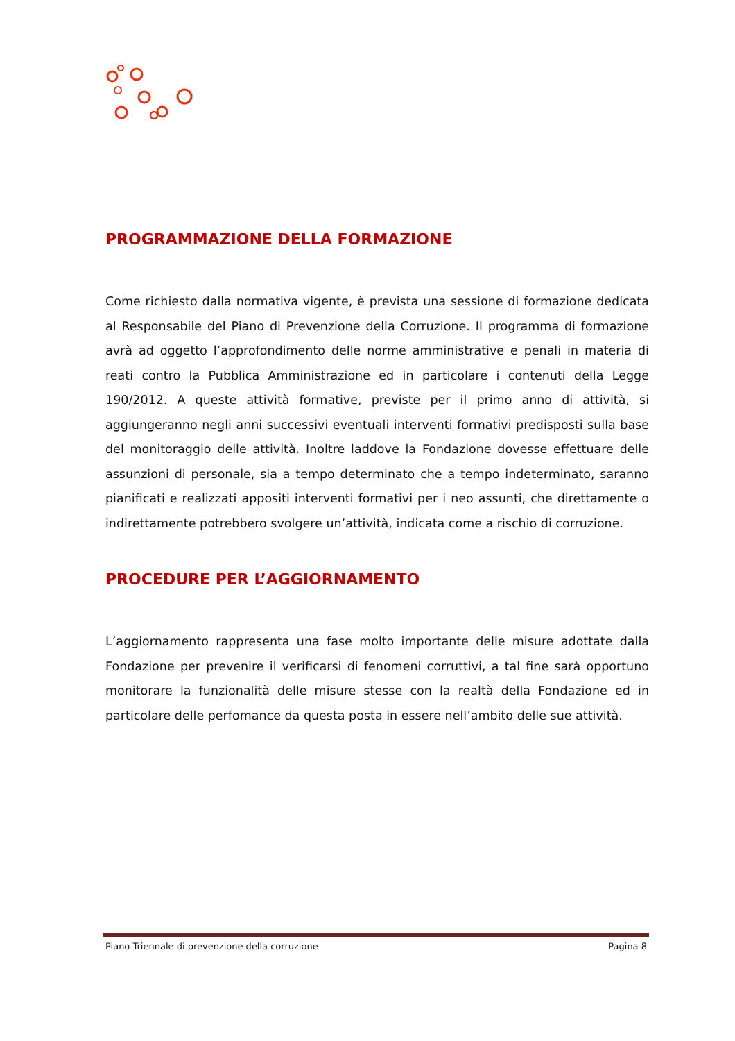PROGRAMMAZIONE DELLA FORMAZIONE
Come richiesto dalla normativa vigente, è prevista una sessione di formazione dedicata al Responsabile del Piano di Prevenzione della Corruzione. Il programma di formazione avrà ad oggetto l’approfondimento delle norme amministrative e penali in materia di reati contro la Pubblica Amministrazione ed in particolare i contenuti della Legge 190/2012. A queste attività formative, previste per il primo anno di attività, si aggiungeranno negli anni successivi eventuali interventi formativi predisposti sulla base del monitoraggio delle attività. Inoltre laddove la Fondazione dovesse effettuare delle assunzioni di personale, sia a tempo determinato che a tempo indeterminato, saranno pianificati e realizzati appositi interventi formativi per i neo assunti, che direttamente o indirettamente potrebbero svolgere un’attività, indicata come a rischio di corruzione.
PROCEDURE PER L’AGGIORNAMENTO
L’aggiornamento rappresenta una fase molto importante delle misure adottate dalla Fondazione per prevenire il verificarsi di fenomeni corruttivi, a tal fine sarà opportuno monitorare la funzionalità delle misure stesse con la realtà della Fondazione ed in particolare delle perfomance da questa posta in essere nell’ambito delle sue attività.
Piano Triennale di prevenzione della corruzione Pagina 8